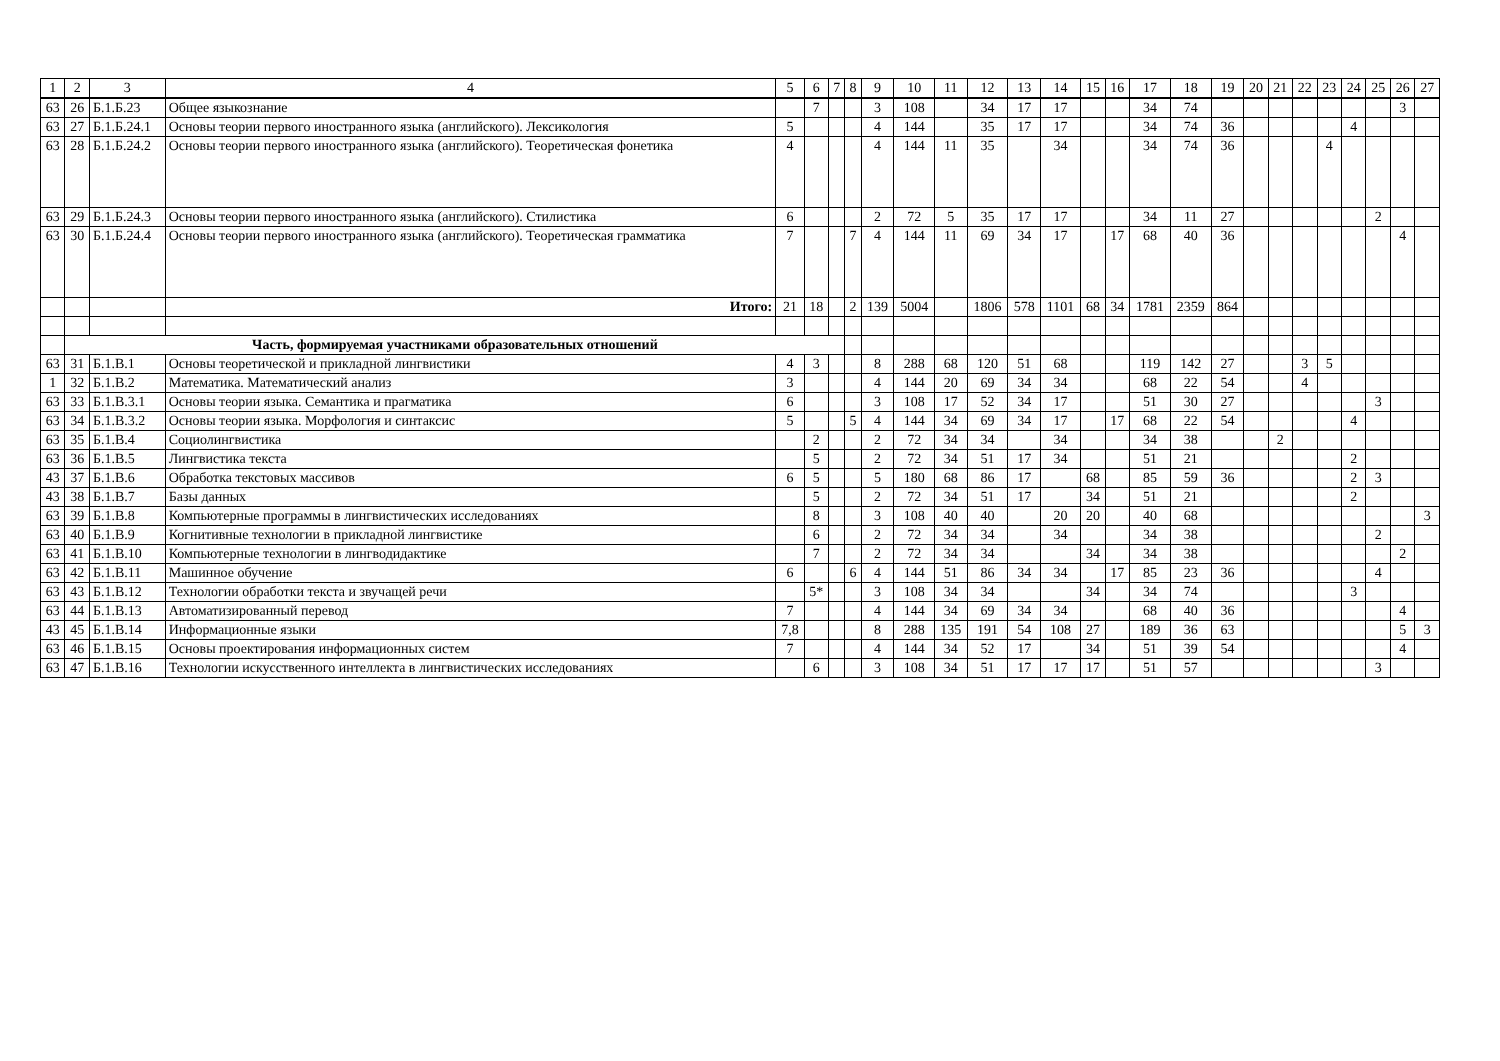| 1 | 2 | 3 | 4 | 5 | 6 | 7 | 8 | 9 | 10 | 11 | 12 | 13 | 14 | 15 | 16 | 17 | 18 | 19 | 20 | 21 | 22 | 23 | 24 | 25 | 26 | 27 |
| --- | --- | --- | --- | --- | --- | --- | --- | --- | --- | --- | --- | --- | --- | --- | --- | --- | --- | --- | --- | --- | --- | --- | --- | --- | --- | --- |
| 63 | 26 | Б.1.Б.23 | Общее языкознание | | 7 | | | 3 | 108 | | 34 | 17 | 17 | | | 34 | 74 | | | | | | | | 3 | |
| 63 | 27 | Б.1.Б.24.1 | Основы теории первого иностранного языка (английского). Лексикология | 5 | | | | 4 | 144 | | 35 | 17 | 17 | | | 34 | 74 | 36 | | | | | 4 | | | |
| 63 | 28 | Б.1.Б.24.2 | Основы теории первого иностранного языка (английского). Теоретическая фонетика | 4 | | | | 4 | 144 | 11 | 35 | | 34 | | | 34 | 74 | 36 | | | | 4 | | | | |
| 63 | 29 | Б.1.Б.24.3 | Основы теории первого иностранного языка (английского). Стилистика | 6 | | | | 2 | 72 | 5 | 35 | 17 | 17 | | | 34 | 11 | 27 | | | | | | 2 | | |
| 63 | 30 | Б.1.Б.24.4 | Основы теории первого иностранного языка (английского). Теоретическая грамматика | 7 | | | 7 | 4 | 144 | 11 | 69 | 34 | 17 | | 17 | 68 | 40 | 36 | | | | | | | 4 | |
| | | | Итого: | 21 | 18 | | 2 | 139 | 5004 | | 1806 | 578 | 1101 | 68 | 34 | 1781 | 2359 | 864 | | | | | | | | |
| | Часть, формируемая участниками образовательных отношений | | | | | | | | | | | | | | | | | | | | | | | | | |
| 63 | 31 | Б.1.В.1 | Основы теоретической и прикладной лингвистики | 4 | 3 | | | 8 | 288 | 68 | 120 | 51 | 68 | | | 119 | 142 | 27 | | | 3 | 5 | | | | |
| 1 | 32 | Б.1.В.2 | Математика. Математический анализ | 3 | | | | 4 | 144 | 20 | 69 | 34 | 34 | | | 68 | 22 | 54 | | | 4 | | | | | |
| 63 | 33 | Б.1.В.3.1 | Основы теории языка. Семантика и прагматика | 6 | | | | 3 | 108 | 17 | 52 | 34 | 17 | | | 51 | 30 | 27 | | | | | | 3 | | |
| 63 | 34 | Б.1.В.3.2 | Основы теории языка. Морфология и синтаксис | 5 | | | 5 | 4 | 144 | 34 | 69 | 34 | 17 | | 17 | 68 | 22 | 54 | | | | | 4 | | | |
| 63 | 35 | Б.1.В.4 | Социолингвистика | | 2 | | | 2 | 72 | 34 | 34 | | 34 | | | 34 | 38 | | | 2 | | | | | | |
| 63 | 36 | Б.1.В.5 | Лингвистика текста | | 5 | | | 2 | 72 | 34 | 51 | 17 | 34 | | | 51 | 21 | | | | | | 2 | | | |
| 43 | 37 | Б.1.В.6 | Обработка текстовых массивов | 6 | 5 | | | 5 | 180 | 68 | 86 | 17 | | 68 | | 85 | 59 | 36 | | | | | 2 | 3 | | |
| 43 | 38 | Б.1.В.7 | Базы данных | | 5 | | | 2 | 72 | 34 | 51 | 17 | | 34 | | 51 | 21 | | | | | | 2 | | | |
| 63 | 39 | Б.1.В.8 | Компьютерные программы в лингвистических исследованиях | | 8 | | | 3 | 108 | 40 | 40 | | 20 | 20 | | 40 | 68 | | | | | | | | | 3 |
| 63 | 40 | Б.1.В.9 | Когнитивные технологии в прикладной лингвистике | | 6 | | | 2 | 72 | 34 | 34 | | 34 | | | 34 | 38 | | | | | | | 2 | | |
| 63 | 41 | Б.1.В.10 | Компьютерные технологии в лингводидактике | | 7 | | | 2 | 72 | 34 | 34 | | | 34 | | 34 | 38 | | | | | | | | 2 | |
| 63 | 42 | Б.1.В.11 | Машинное обучение | 6 | | | 6 | 4 | 144 | 51 | 86 | 34 | 34 | | 17 | 85 | 23 | 36 | | | | | | 4 | | |
| 63 | 43 | Б.1.В.12 | Технологии обработки текста и звучащей речи | | 5* | | | 3 | 108 | 34 | 34 | | | 34 | | 34 | 74 | | | | | | 3 | | | |
| 63 | 44 | Б.1.В.13 | Автоматизированный перевод | 7 | | | | 4 | 144 | 34 | 69 | 34 | 34 | | | 68 | 40 | 36 | | | | | | | 4 | |
| 43 | 45 | Б.1.В.14 | Информационные языки | 7,8 | | | | 8 | 288 | 135 | 191 | 54 | 108 | 27 | | 189 | 36 | 63 | | | | | | | 5 | 3 |
| 63 | 46 | Б.1.В.15 | Основы проектирования информационных систем | 7 | | | | 4 | 144 | 34 | 52 | 17 | | 34 | | 51 | 39 | 54 | | | | | | | 4 | |
| 63 | 47 | Б.1.В.16 | Технологии искусственного интеллекта в лингвистических исследованиях | | 6 | | | 3 | 108 | 34 | 51 | 17 | 17 | 17 | | 51 | 57 | | | | | | | 3 | | |